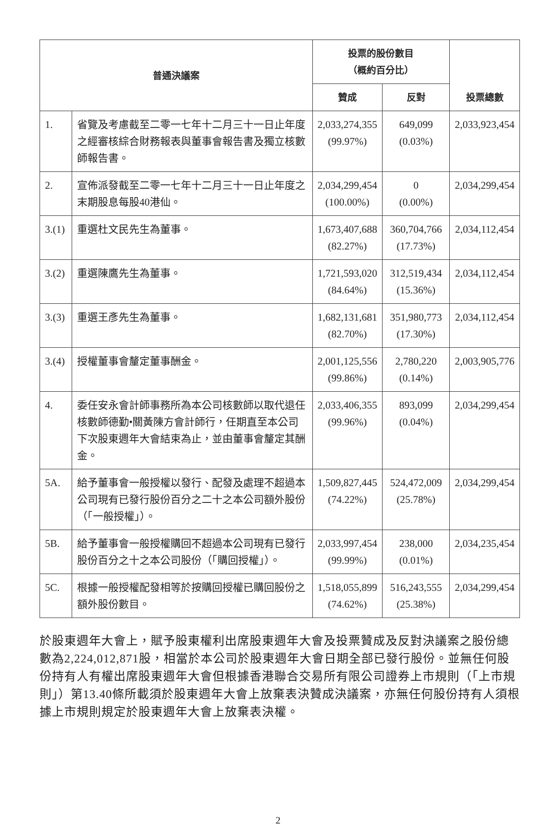| 普通決議案 | | 投票的股份數目 （概約百分比） | | 投票總數 |
| --- | --- | --- | --- | --- |
| | | 贊成 | 反對 | |
| 1. | 省覽及考慮截至二零一七年十二月三十一日止年度之經審核綜合財務報表與董事會報告書及獨立核數師報告書。 | 2,033,274,355 (99.97%) | 649,099 (0.03%) | 2,033,923,454 |
| 2. | 宣佈派發截至二零一七年十二月三十一日止年度之末期股息每股40港仙。 | 2,034,299,454 (100.00%) | 0 (0.00%) | 2,034,299,454 |
| 3.(1) | 重選杜文民先生為董事。 | 1,673,407,688 (82.27%) | 360,704,766 (17.73%) | 2,034,112,454 |
| 3.(2) | 重選陳鷹先生為董事。 | 1,721,593,020 (84.64%) | 312,519,434 (15.36%) | 2,034,112,454 |
| 3.(3) | 重選王彥先生為董事。 | 1,682,131,681 (82.70%) | 351,980,773 (17.30%) | 2,034,112,454 |
| 3.(4) | 授權董事會釐定董事酬金。 | 2,001,125,556 (99.86%) | 2,780,220 (0.14%) | 2,003,905,776 |
| 4. | 委任安永會計師事務所為本公司核數師以取代退任核數師德勤•關黃陳方會計師行，任期直至本公司下次股東週年大會結束為止，並由董事會釐定其酬金。 | 2,033,406,355 (99.96%) | 893,099 (0.04%) | 2,034,299,454 |
| 5A. | 給予董事會一般授權以發行、配發及處理不超過本公司現有已發行股份百分之二十之本公司額外股份（「一般授權」）。 | 1,509,827,445 (74.22%) | 524,472,009 (25.78%) | 2,034,299,454 |
| 5B. | 給予董事會一般授權購回不超過本公司現有已發行股份百分之十之本公司股份（「購回授權」）。 | 2,033,997,454 (99.99%) | 238,000 (0.01%) | 2,034,235,454 |
| 5C. | 根據一般授權配發相等於按購回授權已購回股份之額外股份數目。 | 1,518,055,899 (74.62%) | 516,243,555 (25.38%) | 2,034,299,454 |
於股東週年大會上，賦予股東權利出席股東週年大會及投票贊成及反對決議案之股份總數為2,224,012,871股，相當於本公司於股東週年大會日期全部已發行股份。並無任何股份持有人有權出席股東週年大會但根據香港聯合交易所有限公司證券上市規則（「上市規則」）第13.40條所載須於股東週年大會上放棄表決贊成決議案，亦無任何股份持有人須根據上市規則規定於股東週年大會上放棄表決權。
2